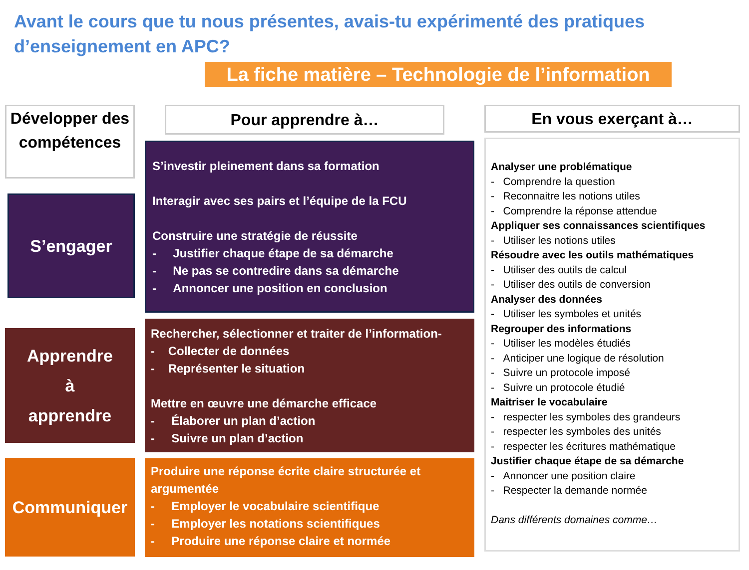Avant le cours que tu nous présentes, avais-tu expérimenté des pratiques d’enseignement en APC?
La fiche matière – Technologie de l’information
Développer des compétences
S’engager
Apprendre
à
apprendre
Communiquer
Pour apprendre à…
S’investir pleinement dans sa formation
Interagir avec ses pairs et l’équipe de la FCU
Construire une stratégie de réussite
- Justifier chaque étape de sa démarche
- Ne pas se contredire dans sa démarche
- Annoncer une position en conclusion
Rechercher, sélectionner et traiter de l’information-
- Collecter de données
- Représenter le situation
Mettre en œuvre une démarche efficace
- Élaborer un plan d’action
- Suivre un plan d’action
Produire une réponse écrite claire structurée et argumentée
- Employer le vocabulaire scientifique
- Employer les notations scientifiques
- Produire une réponse claire et normée
En vous exerçant à…
Analyser une problématique
- Comprendre la question
- Reconnaitre les notions utiles
- Comprendre la réponse attendue
Appliquer ses connaissances scientifiques
- Utiliser les notions utiles
Résoudre avec les outils mathématiques
- Utiliser des outils de calcul
- Utiliser des outils de conversion
Analyser des données
- Utiliser les symboles et unités
Regrouper des informations
- Utiliser les modèles étudiés
- Anticiper une logique de résolution
- Suivre un protocole imposé
- Suivre un protocole étudié
Maitriser le vocabulaire
- respecter les symboles des grandeurs
- respecter les symboles des unités
- respecter les écritures mathématique
Justifier chaque étape de sa démarche
- Annoncer une position claire
- Respecter la demande normée
Dans différents domaines comme…